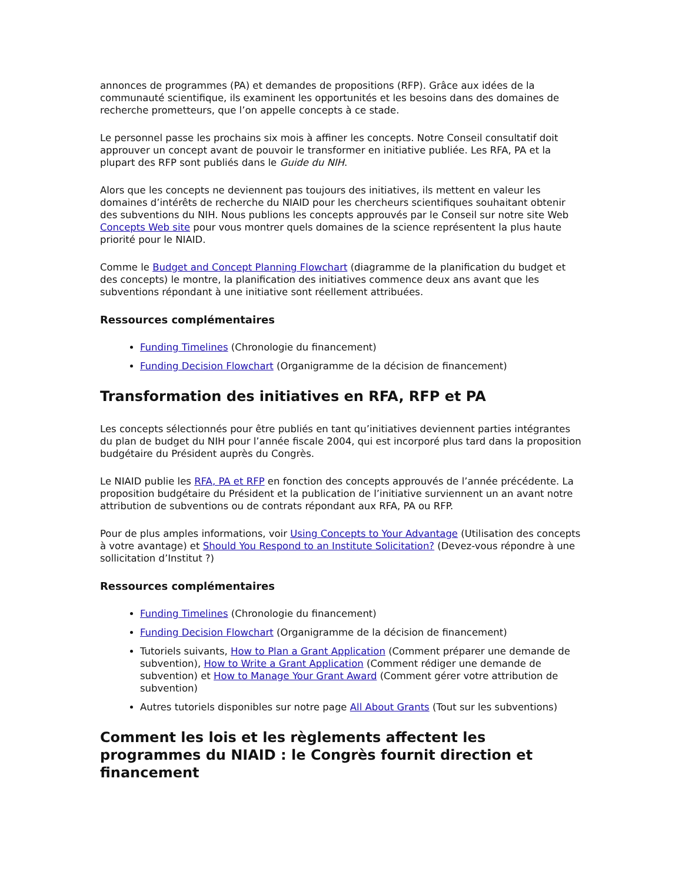annonces de programmes (PA) et demandes de propositions (RFP). Grâce aux idées de la communauté scientifique, ils examinent les opportunités et les besoins dans des domaines de recherche prometteurs, que l’on appelle concepts à ce stade.
Le personnel passe les prochains six mois à affiner les concepts. Notre Conseil consultatif doit approuver un concept avant de pouvoir le transformer en initiative publiée. Les RFA, PA et la plupart des RFP sont publiés dans le Guide du NIH.
Alors que les concepts ne deviennent pas toujours des initiatives, ils mettent en valeur les domaines d’intérêts de recherche du NIAID pour les chercheurs scientifiques souhaitant obtenir des subventions du NIH. Nous publions les concepts approuvés par le Conseil sur notre site Web Concepts Web site pour vous montrer quels domaines de la science représentent la plus haute priorité pour le NIAID.
Comme le Budget and Concept Planning Flowchart (diagramme de la planification du budget et des concepts) le montre, la planification des initiatives commence deux ans avant que les subventions répondant à une initiative sont réellement attribuées.
Ressources complémentaires
Funding Timelines (Chronologie du financement)
Funding Decision Flowchart (Organigramme de la décision de financement)
Transformation des initiatives en RFA, RFP et PA
Les concepts sélectionnés pour être publiés en tant qu’initiatives deviennent parties intégrantes du plan de budget du NIH pour l’année fiscale 2004, qui est incorporé plus tard dans la proposition budgétaire du Président auprès du Congrès.
Le NIAID publie les RFA, PA et RFP en fonction des concepts approuvés de l’année précédente. La proposition budgétaire du Président et la publication de l’initiative surviennent un an avant notre attribution de subventions ou de contrats répondant aux RFA, PA ou RFP.
Pour de plus amples informations, voir Using Concepts to Your Advantage (Utilisation des concepts à votre avantage) et Should You Respond to an Institute Solicitation? (Devez-vous répondre à une sollicitation d’Institut ?)
Ressources complémentaires
Funding Timelines (Chronologie du financement)
Funding Decision Flowchart (Organigramme de la décision de financement)
Tutoriels suivants, How to Plan a Grant Application (Comment préparer une demande de subvention), How to Write a Grant Application (Comment rédiger une demande de subvention) et How to Manage Your Grant Award (Comment gérer votre attribution de subvention)
Autres tutoriels disponibles sur notre page All About Grants (Tout sur les subventions)
Comment les lois et les règlements affectent les programmes du NIAID : le Congrès fournit direction et financement